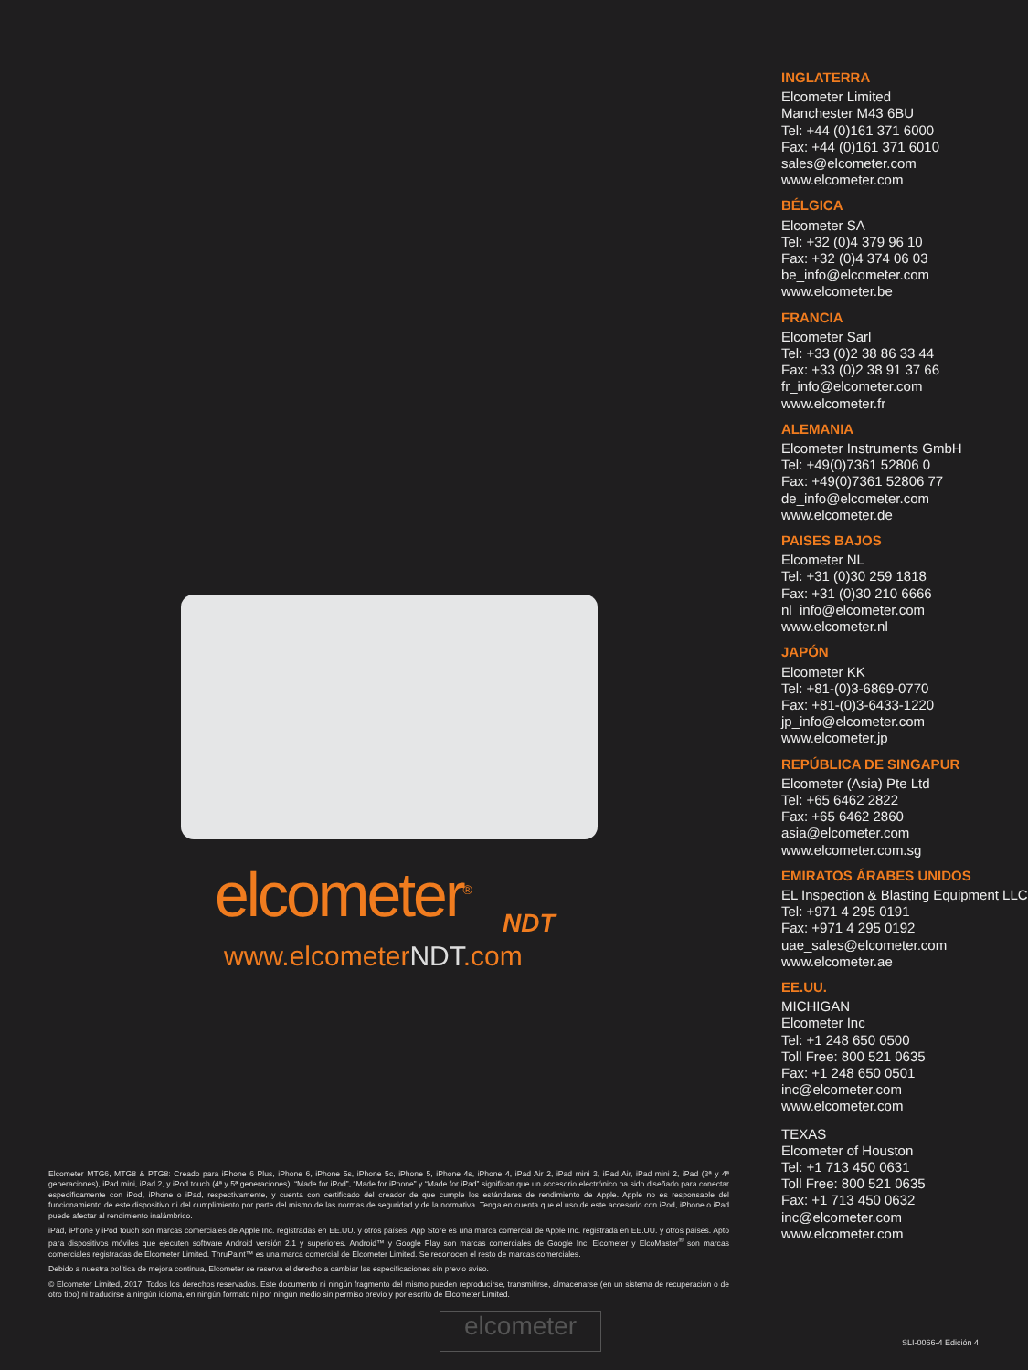elcometer<sup>®</sup> NDT
www.elcometerNDT.com
Elcometer MTG6, MTG8 & PTG8: Creado para iPhone 6 Plus, iPhone 6, iPhone 5s, iPhone 5c, iPhone 5, iPhone 4s, iPhone 4, iPad Air 2, iPad mini 3, iPad Air, iPad mini 2, iPad (3ª y 4ª generaciones), iPad mini, iPad 2, y iPod touch (4ª y 5ª generaciones). “Made for iPod”, “Made for iPhone” y “Made for iPad” significan que un accesorio electrónico ha sido diseñado para conectar específicamente con iPod, iPhone o iPad, respectivamente, y cuenta con certificado del creador de que cumple los estándares de rendimiento de Apple. Apple no es responsable del funcionamiento de este dispositivo ni del cumplimiento por parte del mismo de las normas de seguridad y de la normativa. Tenga en cuenta que el uso de este accesorio con iPod, iPhone o iPad puede afectar al rendimiento inalámbrico.
iPad, iPhone y iPod touch son marcas comerciales de Apple Inc. registradas en EE.UU. y otros países. App Store es una marca comercial de Apple Inc. registrada en EE.UU. y otros países. Apto para dispositivos móviles que ejecuten software Android versión 2.1 y superiores. Android™ y Google Play son marcas comerciales de Google Inc. Elcometer y ElcoMaster<sup>®</sup> son marcas comerciales registradas de Elcometer Limited. ThruPaint™ es una marca comercial de Elcometer Limited. Se reconocen el resto de marcas comerciales.
Debido a nuestra política de mejora continua, Elcometer se reserva el derecho a cambiar las especificaciones sin previo aviso.
© Elcometer Limited, 2017. Todos los derechos reservados. Este documento ni ningún fragmento del mismo pueden reproducirse, transmitirse, almacenarse (en un sistema de recuperación o de otro tipo) ni traducirse a ningún idioma, en ningún formato ni por ningún medio sin permiso previo y por escrito de Elcometer Limited.
elcometer
INGLATERRA
Elcometer Limited
Manchester M43 6BU
Tel: +44 (0)161 371 6000
Fax: +44 (0)161 371 6010
sales@elcometer.com
www.elcometer.com
BÉLGICA
Elcometer SA
Tel: +32 (0)4 379 96 10
Fax: +32 (0)4 374 06 03
be_info@elcometer.com
www.elcometer.be
FRANCIA
Elcometer Sarl
Tel: +33 (0)2 38 86 33 44
Fax: +33 (0)2 38 91 37 66
fr_info@elcometer.com
www.elcometer.fr
ALEMANIA
Elcometer Instruments GmbH
Tel: +49(0)7361 52806 0
Fax: +49(0)7361 52806 77
de_info@elcometer.com
www.elcometer.de
PAISES BAJOS
Elcometer NL
Tel: +31 (0)30 259 1818
Fax: +31 (0)30 210 6666
nl_info@elcometer.com
www.elcometer.nl
JAPÓN
Elcometer KK
Tel: +81-(0)3-6869-0770
Fax: +81-(0)3-6433-1220
jp_info@elcometer.com
www.elcometer.jp
REPÚBLICA DE SINGAPUR
Elcometer (Asia) Pte Ltd
Tel: +65 6462 2822
Fax: +65 6462 2860
asia@elcometer.com
www.elcometer.com.sg
EMIRATOS ÁRABES UNIDOS
EL Inspection & Blasting Equipment LLC
Tel: +971 4 295 0191
Fax: +971 4 295 0192
uae_sales@elcometer.com
www.elcometer.ae
EE.UU.
MICHIGAN
Elcometer Inc
Tel: +1 248 650 0500
Toll Free: 800 521 0635
Fax: +1 248 650 0501
inc@elcometer.com
www.elcometer.com
TEXAS
Elcometer of Houston
Tel: +1 713 450 0631
Toll Free: 800 521 0635
Fax: +1 713 450 0632
inc@elcometer.com
www.elcometer.com
SLI-0066-4 Edición 4